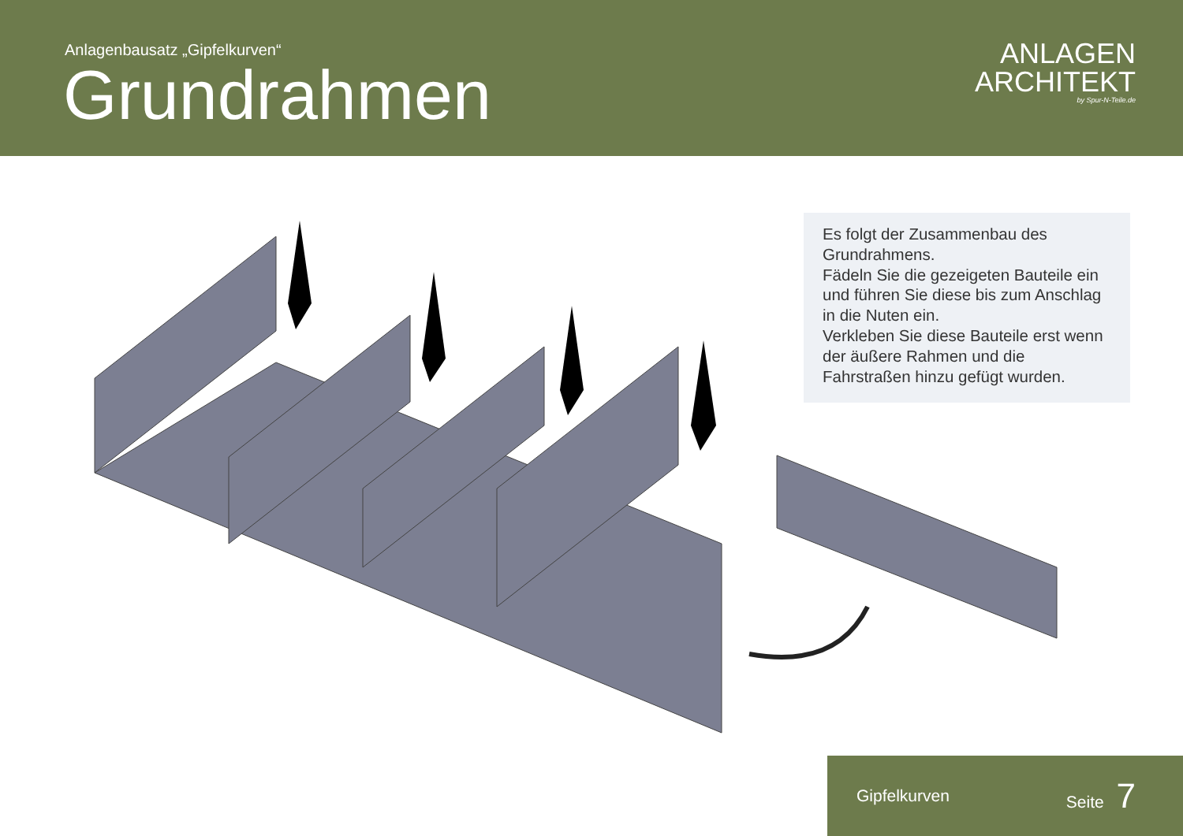Anlagenbausatz „Gipfelkurven“
Grundrahmen
ANLAGEN
ARCHITEKT
by Spur-N-Teile.de
Es folgt der Zusammenbau des Grundrahmens.
Fädeln Sie die gezeigeten Bauteile ein und führen Sie diese bis zum Anschlag in die Nuten ein.
Verkleben Sie diese Bauteile erst wenn der äußere Rahmen und die Fahrstraßen hinzu gefügt wurden.
Gipfelkurven Seite 7